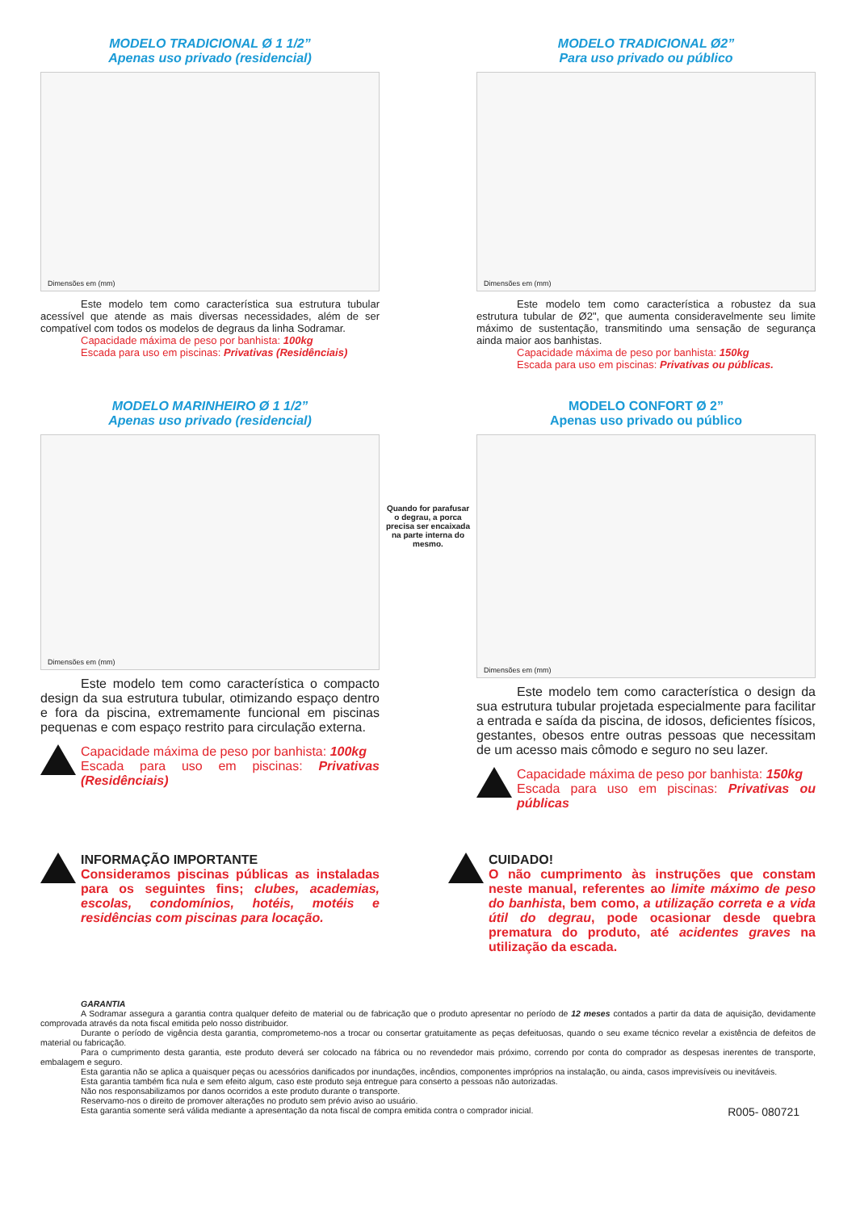MODELO TRADICIONAL Ø 1 1/2”
Apenas uso privado (residencial)
Dimensões em (mm)
Este modelo tem como característica sua estrutura tubular acessível que atende as mais diversas necessidades, além de ser compatível com todos os modelos de degraus da linha Sodramar.
Capacidade máxima de peso por banhista: 100kg
Escada para uso em piscinas: Privativas (Residênciais)
MODELO TRADICIONAL Ø2”
Para uso privado ou público
Dimensões em (mm)
Este modelo tem como característica a robustez da sua estrutura tubular de Ø2", que aumenta consideravelmente seu limite máximo de sustentação, transmitindo uma sensação de segurança ainda maior aos banhistas.
Capacidade máxima de peso por banhista: 150kg
Escada para uso em piscinas: Privativas ou públicas.
MODELO MARINHEIRO Ø 1 1/2”
Apenas uso privado (residencial)
Dimensões em (mm)
Este modelo tem como característica o compacto design da sua estrutura tubular, otimizando espaço dentro e fora da piscina, extremamente funcional em piscinas pequenas e com espaço restrito para circulação externa.
Capacidade máxima de peso por banhista: 100kg
Escada para uso em piscinas: Privativas (Residênciais)
Quando for parafusar o degrau, a porca precisa ser encaixada na parte interna do mesmo.
MODELO CONFORT Ø 2”
Apenas uso privado ou público
Dimensões em (mm)
Este modelo tem como característica o design da sua estrutura tubular projetada especialmente para facilitar a entrada e saída da piscina, de idosos, deficientes físicos, gestantes, obesos entre outras pessoas que necessitam de um acesso mais cômodo e seguro no seu lazer.
Capacidade máxima de peso por banhista: 150kg
Escada para uso em piscinas: Privativas ou públicas
INFORMAÇÃO IMPORTANTE
Consideramos piscinas públicas as instaladas para os seguintes fins; clubes, academias, escolas, condomínios, hotéis, motéis e residências com piscinas para locação.
CUIDADO!
O não cumprimento às instruções que constam neste manual, referentes ao limite máximo de peso do banhista, bem como, a utilização correta e a vida útil do degrau, pode ocasionar desde quebra prematura do produto, até acidentes graves na utilização da escada.
GARANTIA
A Sodramar assegura a garantia contra qualquer defeito de material ou de fabricação que o produto apresentar no período de 12 meses contados a partir da data de aquisição, devidamente comprovada através da nota fiscal emitida pelo nosso distribuidor.
Durante o período de vigência desta garantia, comprometemo-nos a trocar ou consertar gratuitamente as peças defeituosas, quando o seu exame técnico revelar a existência de defeitos de material ou fabricação.
Para o cumprimento desta garantia, este produto deverá ser colocado na fábrica ou no revendedor mais próximo, correndo por conta do comprador as despesas inerentes de transporte, embalagem e seguro.
Esta garantia não se aplica a quaisquer peças ou acessórios danificados por inundações, incêndios, componentes impróprios na instalação, ou ainda, casos imprevisíveis ou inevitáveis.
Esta garantia também fica nula e sem efeito algum, caso este produto seja entregue para conserto a pessoas não autorizadas.
Não nos responsabilizamos por danos ocorridos a este produto durante o transporte.
Reservamo-nos o direito de promover alterações no produto sem prévio aviso ao usuário.
Esta garantia somente será válida mediante a apresentação da nota fiscal de compra emitida contra o comprador inicial.
R005- 080721